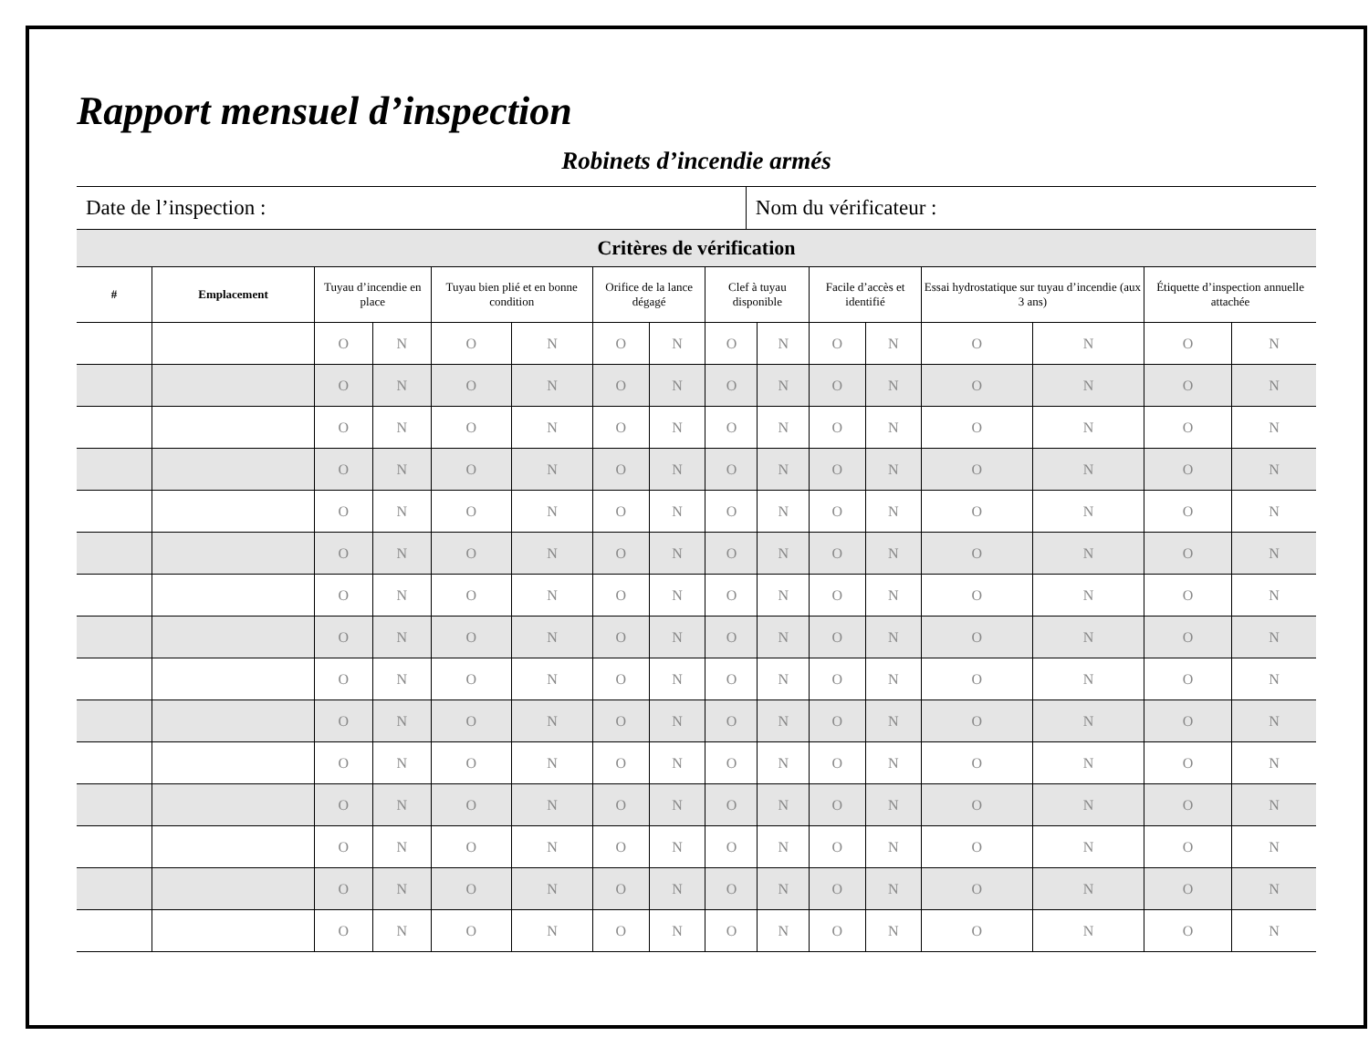Rapport mensuel d’inspection
Robinets d’incendie armés
| Date de l’inspection : | Nom du vérificateur : |
| Critères de vérification | | | | | | | | | | | | | | | |
| --- | --- | --- | --- | --- | --- | --- | --- | --- | --- | --- | --- | --- | --- | --- | --- |
| # | Emplacement | Tuyau d’incendie en place | | Tuyau bien plié et en bonne condition | | Orifice de la lance dégagé | | Clef à tuyau disponible | | Facile d’accès et identifié | | Essai hydrostatique sur tuyau d’incendie (aux 3 ans) | | Étiquette d’inspection annuelle attachée | |
| | | O | N | O | N | O | N | O | N | O | N | O | N | O | N |
| | | O | N | O | N | O | N | O | N | O | N | O | N | O | N |
| | | O | N | O | N | O | N | O | N | O | N | O | N | O | N |
| | | O | N | O | N | O | N | O | N | O | N | O | N | O | N |
| | | O | N | O | N | O | N | O | N | O | N | O | N | O | N |
| | | O | N | O | N | O | N | O | N | O | N | O | N | O | N |
| | | O | N | O | N | O | N | O | N | O | N | O | N | O | N |
| | | O | N | O | N | O | N | O | N | O | N | O | N | O | N |
| | | O | N | O | N | O | N | O | N | O | N | O | N | O | N |
| | | O | N | O | N | O | N | O | N | O | N | O | N | O | N |
| | | O | N | O | N | O | N | O | N | O | N | O | N | O | N |
| | | O | N | O | N | O | N | O | N | O | N | O | N | O | N |
| | | O | N | O | N | O | N | O | N | O | N | O | N | O | N |
| | | O | N | O | N | O | N | O | N | O | N | O | N | O | N |
| | | O | N | O | N | O | N | O | N | O | N | O | N | O | N |